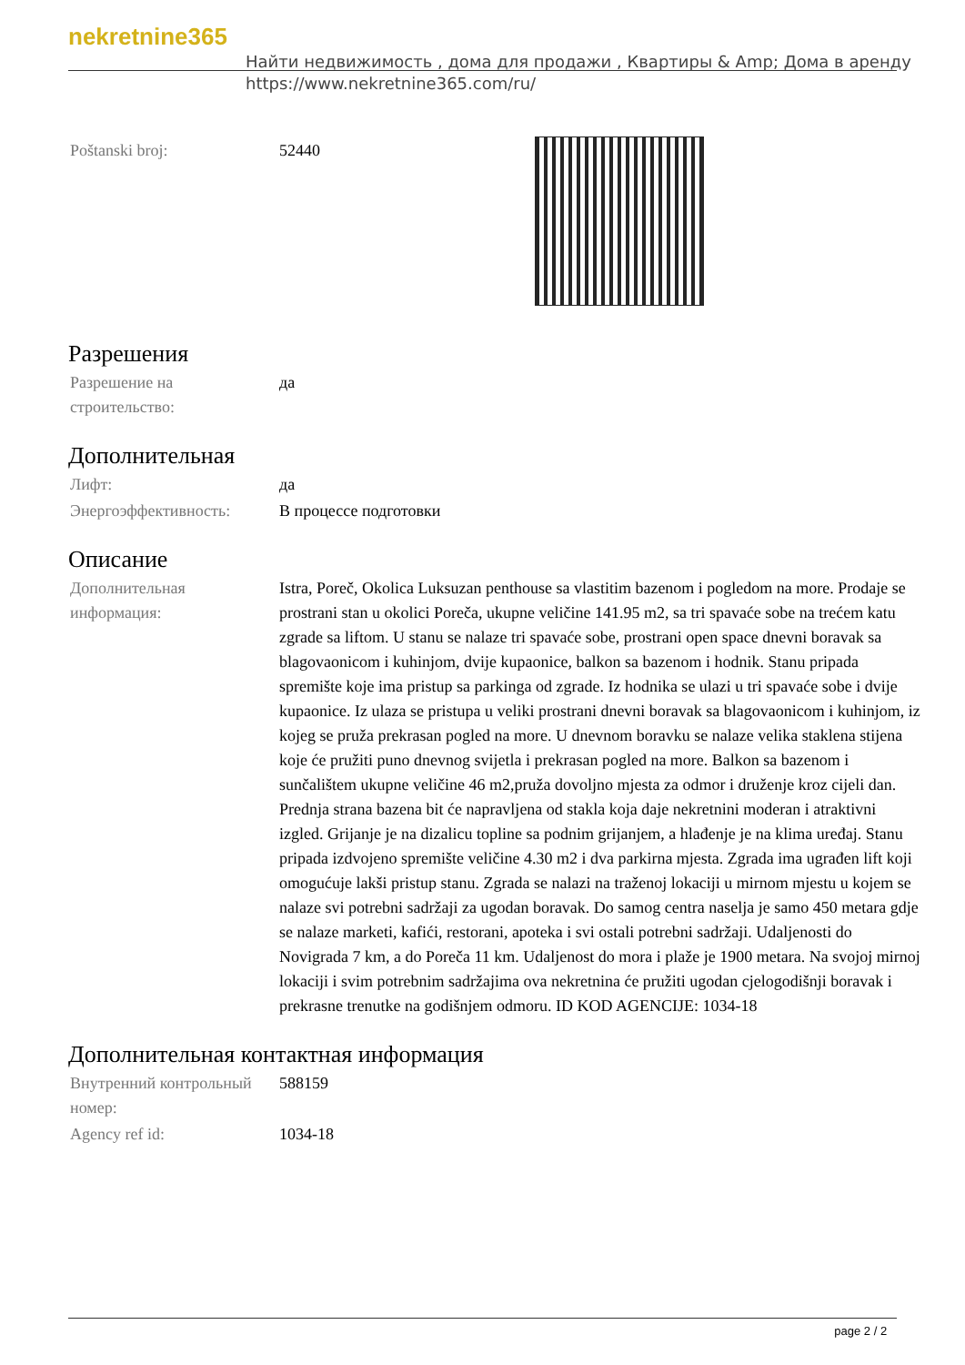nekretnine365
Найти недвижимость , дома для продажи , Квартиры & Amp; Дома в аренду
https://www.nekretnine365.com/ru/
| Poštanski broj: | 52440 |
Разрешения
| Разрешение на строительство: | да |
Дополнительная
| Лифт: | да |
| Энергоэффективность: | В процессе подготовки |
Описание
| Дополнительная информация: | Istra, Poreč, Okolica Luksuzan penthouse sa vlastitim bazenom i pogledom na more. Prodaje se prostrani stan u okolici Poreča, ukupne veličine 141.95 m2, sa tri spavaće sobe na trećem katu zgrade sa liftom. U stanu se nalaze tri spavaće sobe, prostrani open space dnevni boravak sa blagovaonicom i kuhinjom, dvije kupaonice, balkon sa bazenom i hodnik. Stanu pripada spremište koje ima pristup sa parkinga od zgrade. Iz hodnika se ulazi u tri spavaće sobe i dvije kupaonice. Iz ulaza se pristupa u veliki prostrani dnevni boravak sa blagovaonicom i kuhinjom, iz kojeg se pruža prekrasan pogled na more. U dnevnom boravku se nalaze velika staklena stijena koje će pružiti puno dnevnog svijetla i prekrasan pogled na more. Balkon sa bazenom i sunčalištem ukupne veličine 46 m2,pruža dovoljno mjesta za odmor i druženje kroz cijeli dan. Prednja strana bazena bit će napravljena od stakla koja daje nekretnini moderan i atraktivni izgled. Grijanje je na dizalicu topline sa podnim grijanjem, a hlađenje je na klima uređaj. Stanu pripada izdvojeno spremište veličine 4.30 m2 i dva parkirna mjesta. Zgrada ima ugrađen lift koji omogućuje lakši pristup stanu. Zgrada se nalazi na traženoj lokaciji u mirnom mjestu u kojem se nalaze svi potrebni sadržaji za ugodan boravak. Do samog centra naselja je samo 450 metara gdje se nalaze marketi, kafići, restorani, apoteka i svi ostali potrebni sadržaji. Udaljenosti do Novigrada 7 km, a do Poreča 11 km. Udaljenost do mora i plaže je 1900 metara. Na svojoj mirnoj lokaciji i svim potrebnim sadržajima ova nekretnina će pružiti ugodan cjelogodišnji boravak i prekrasne trenutke na godišnjem odmoru. ID KOD AGENCIJE: 1034-18 |
Дополнительная контактная информация
| Внутренний контрольный номер: | 588159 |
| Agency ref id: | 1034-18 |
page 2 / 2